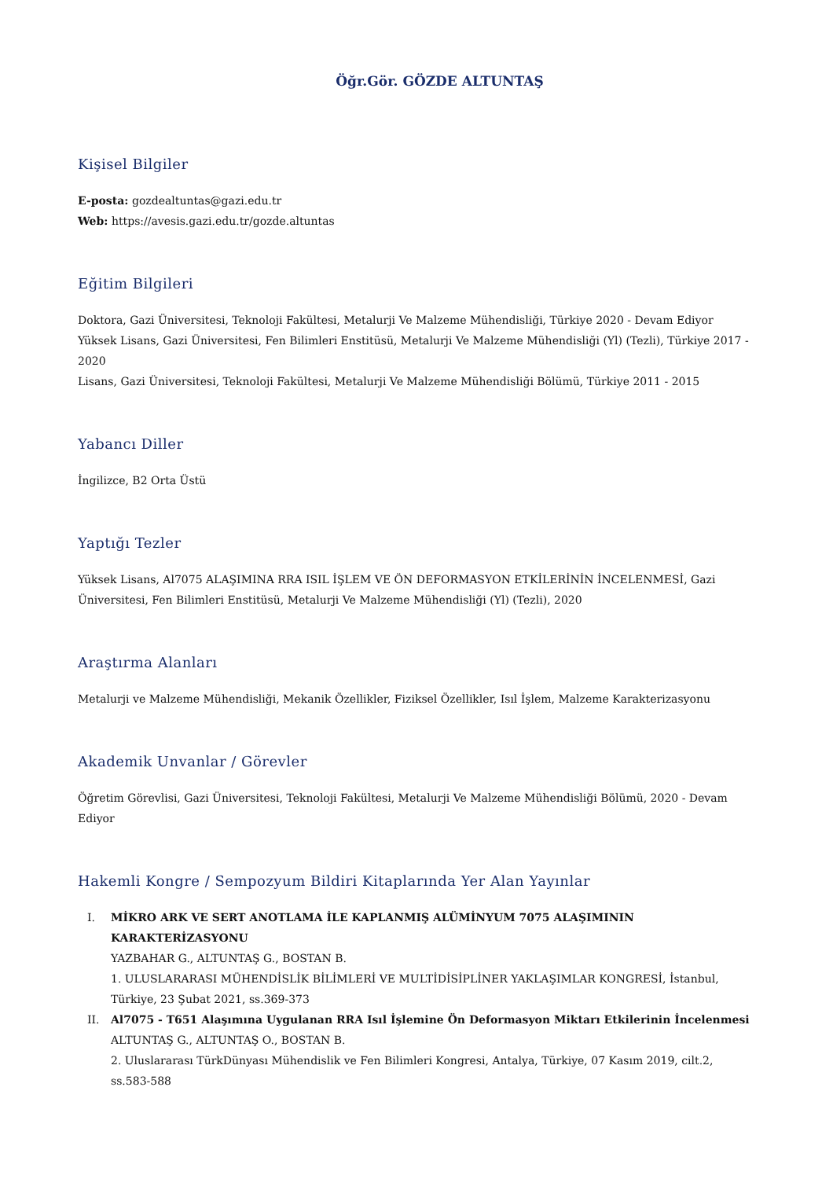Öğr.Gör. GÖZDE ALTUNTAŞ
Kişisel Bilgiler
E-posta: gozdealtuntas@gazi.edu.tr
Web: https://avesis.gazi.edu.tr/gozde.altuntas
Eğitim Bilgileri
Doktora, Gazi Üniversitesi, Teknoloji Fakültesi, Metalurji Ve Malzeme Mühendisliği, Türkiye 2020 - Devam Ediyor
Yüksek Lisans, Gazi Üniversitesi, Fen Bilimleri Enstitüsü, Metalurji Ve Malzeme Mühendisliği (Yl) (Tezli), Türkiye 2017 - 2020
Lisans, Gazi Üniversitesi, Teknoloji Fakültesi, Metalurji Ve Malzeme Mühendisliği Bölümü, Türkiye 2011 - 2015
Yabancı Diller
İngilizce, B2 Orta Üstü
Yaptığı Tezler
Yüksek Lisans, Al7075 ALAŞIMINA RRA ISIL İŞLEM VE ÖN DEFORMASYON ETKİLERİNİN İNCELENMESİ, Gazi Üniversitesi, Fen Bilimleri Enstitüsü, Metalurji Ve Malzeme Mühendisliği (Yl) (Tezli), 2020
Araştırma Alanları
Metalurji ve Malzeme Mühendisliği, Mekanik Özellikler, Fiziksel Özellikler, Isıl İşlem, Malzeme Karakterizasyonu
Akademik Unvanlar / Görevler
Öğretim Görevlisi, Gazi Üniversitesi, Teknoloji Fakültesi, Metalurji Ve Malzeme Mühendisliği Bölümü, 2020 - Devam Ediyor
Hakemli Kongre / Sempozyum Bildiri Kitaplarında Yer Alan Yayınlar
I. MİKRO ARK VE SERT ANOTLAMA İLE KAPLANMIŞ ALÜMİNYUM 7075 ALAŞIMININ KARAKTERİZASYONU
YAZBAHAR G., ALTUNTAŞ G., BOSTAN B.
1. ULUSLARARASI MÜHENDİSLİK BİLİMLERİ VE MULTİDİSİPLİNER YAKLAŞIMLAR KONGRESİ, İstanbul, Türkiye, 23 Şubat 2021, ss.369-373
II. Al7075 - T651 Alaşımına Uygulanan RRA Isıl İşlemine Ön Deformasyon Miktarı Etkilerinin İncelenmesi
ALTUNTAŞ G., ALTUNTAŞ O., BOSTAN B.
2. Uluslararası TürkDünyası Mühendislik ve Fen Bilimleri Kongresi, Antalya, Türkiye, 07 Kasım 2019, cilt.2, ss.583-588